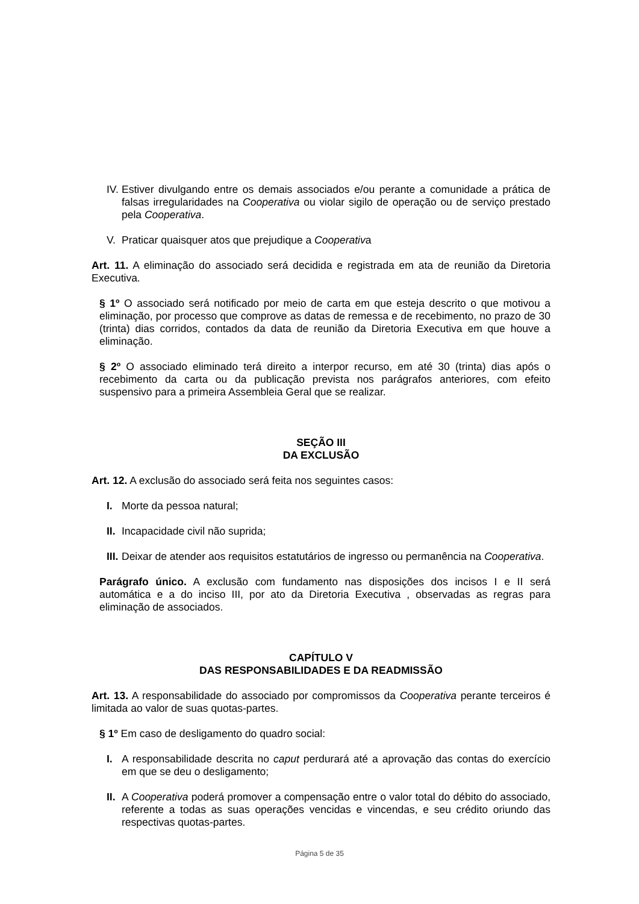IV. Estiver divulgando entre os demais associados e/ou perante a comunidade a prática de falsas irregularidades na Cooperativa ou violar sigilo de operação ou de serviço prestado pela Cooperativa.
V. Praticar quaisquer atos que prejudique a Cooperativa
Art. 11. A eliminação do associado será decidida e registrada em ata de reunião da Diretoria Executiva.
§ 1º O associado será notificado por meio de carta em que esteja descrito o que motivou a eliminação, por processo que comprove as datas de remessa e de recebimento, no prazo de 30 (trinta) dias corridos, contados da data de reunião da Diretoria Executiva em que houve a eliminação.
§ 2º O associado eliminado terá direito a interpor recurso, em até 30 (trinta) dias após o recebimento da carta ou da publicação prevista nos parágrafos anteriores, com efeito suspensivo para a primeira Assembleia Geral que se realizar.
SEÇÃO III
DA EXCLUSÃO
Art. 12. A exclusão do associado será feita nos seguintes casos:
I. Morte da pessoa natural;
II. Incapacidade civil não suprida;
III. Deixar de atender aos requisitos estatutários de ingresso ou permanência na Cooperativa.
Parágrafo único. A exclusão com fundamento nas disposições dos incisos I e II será automática e a do inciso III, por ato da Diretoria Executiva , observadas as regras para eliminação de associados.
CAPÍTULO V
DAS RESPONSABILIDADES E DA READMISSÃO
Art. 13. A responsabilidade do associado por compromissos da Cooperativa perante terceiros é limitada ao valor de suas quotas-partes.
§ 1º Em caso de desligamento do quadro social:
I. A responsabilidade descrita no caput perdurará até a aprovação das contas do exercício em que se deu o desligamento;
II. A Cooperativa poderá promover a compensação entre o valor total do débito do associado, referente a todas as suas operações vencidas e vincendas, e seu crédito oriundo das respectivas quotas-partes.
Página 5 de 35